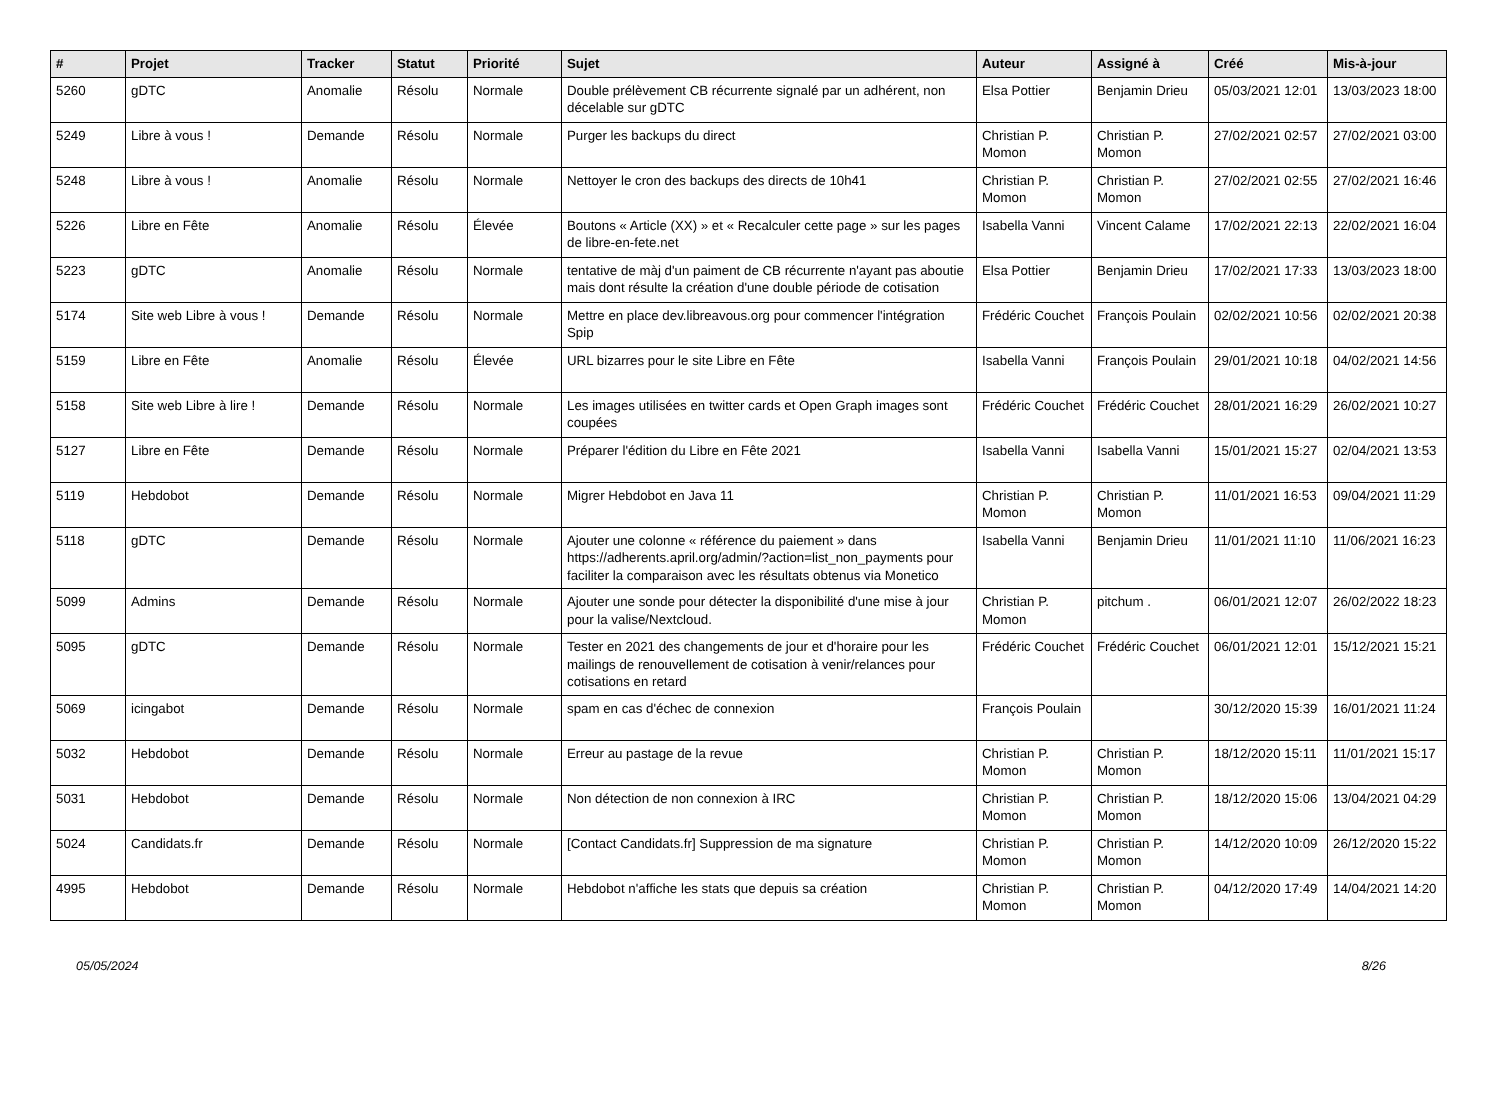| # | Projet | Tracker | Statut | Priorité | Sujet | Auteur | Assigné à | Créé | Mis-à-jour |
| --- | --- | --- | --- | --- | --- | --- | --- | --- | --- |
| 5260 | gDTC | Anomalie | Résolu | Normale | Double prélèvement CB récurrente signalé par un adhérent, non décelable sur gDTC | Elsa Pottier | Benjamin Drieu | 05/03/2021 12:01 | 13/03/2023 18:00 |
| 5249 | Libre à vous ! | Demande | Résolu | Normale | Purger les backups du direct | Christian P. Momon | Christian P. Momon | 27/02/2021 02:57 | 27/02/2021 03:00 |
| 5248 | Libre à vous ! | Anomalie | Résolu | Normale | Nettoyer le cron des backups des directs de 10h41 | Christian P. Momon | Christian P. Momon | 27/02/2021 02:55 | 27/02/2021 16:46 |
| 5226 | Libre en Fête | Anomalie | Résolu | Élevée | Boutons « Article (XX) » et « Recalculer cette page » sur les pages de libre-en-fete.net | Isabella Vanni | Vincent Calame | 17/02/2021 22:13 | 22/02/2021 16:04 |
| 5223 | gDTC | Anomalie | Résolu | Normale | tentative de màj d'un paiment de CB récurrente n'ayant pas aboutie mais dont résulte la création d'une double période de cotisation | Elsa Pottier | Benjamin Drieu | 17/02/2021 17:33 | 13/03/2023 18:00 |
| 5174 | Site web Libre à vous ! | Demande | Résolu | Normale | Mettre en place dev.libreavous.org pour commencer l'intégration Spip | Frédéric Couchet | François Poulain | 02/02/2021 10:56 | 02/02/2021 20:38 |
| 5159 | Libre en Fête | Anomalie | Résolu | Élevée | URL bizarres pour le site Libre en Fête | Isabella Vanni | François Poulain | 29/01/2021 10:18 | 04/02/2021 14:56 |
| 5158 | Site web Libre à lire ! | Demande | Résolu | Normale | Les images utilisées en twitter cards et Open Graph images sont coupées | Frédéric Couchet | Frédéric Couchet | 28/01/2021 16:29 | 26/02/2021 10:27 |
| 5127 | Libre en Fête | Demande | Résolu | Normale | Préparer l'édition du Libre en Fête 2021 | Isabella Vanni | Isabella Vanni | 15/01/2021 15:27 | 02/04/2021 13:53 |
| 5119 | Hebdobot | Demande | Résolu | Normale | Migrer Hebdobot en Java 11 | Christian P. Momon | Christian P. Momon | 11/01/2021 16:53 | 09/04/2021 11:29 |
| 5118 | gDTC | Demande | Résolu | Normale | Ajouter une colonne « référence du paiement » dans https://adherents.april.org/admin/?action=list_non_payments pour faciliter la comparaison avec les résultats obtenus via Monetico | Isabella Vanni | Benjamin Drieu | 11/01/2021 11:10 | 11/06/2021 16:23 |
| 5099 | Admins | Demande | Résolu | Normale | Ajouter une sonde pour détecter la disponibilité d'une mise à jour pour la valise/Nextcloud. | Christian P. Momon | pitchum . | 06/01/2021 12:07 | 26/02/2022 18:23 |
| 5095 | gDTC | Demande | Résolu | Normale | Tester en 2021 des changements de jour et d'horaire pour les mailings de renouvellement de cotisation à venir/relances pour cotisations en retard | Frédéric Couchet | Frédéric Couchet | 06/01/2021 12:01 | 15/12/2021 15:21 |
| 5069 | icingabot | Demande | Résolu | Normale | spam en cas d'échec de connexion | François Poulain | | 30/12/2020 15:39 | 16/01/2021 11:24 |
| 5032 | Hebdobot | Demande | Résolu | Normale | Erreur au pastage de la revue | Christian P. Momon | Christian P. Momon | 18/12/2020 15:11 | 11/01/2021 15:17 |
| 5031 | Hebdobot | Demande | Résolu | Normale | Non détection de non connexion à IRC | Christian P. Momon | Christian P. Momon | 18/12/2020 15:06 | 13/04/2021 04:29 |
| 5024 | Candidats.fr | Demande | Résolu | Normale | [Contact Candidats.fr] Suppression de ma signature | Christian P. Momon | Christian P. Momon | 14/12/2020 10:09 | 26/12/2020 15:22 |
| 4995 | Hebdobot | Demande | Résolu | Normale | Hebdobot n'affiche les stats que depuis sa création | Christian P. Momon | Christian P. Momon | 04/12/2020 17:49 | 14/04/2021 14:20 |
05/05/2024 8/26